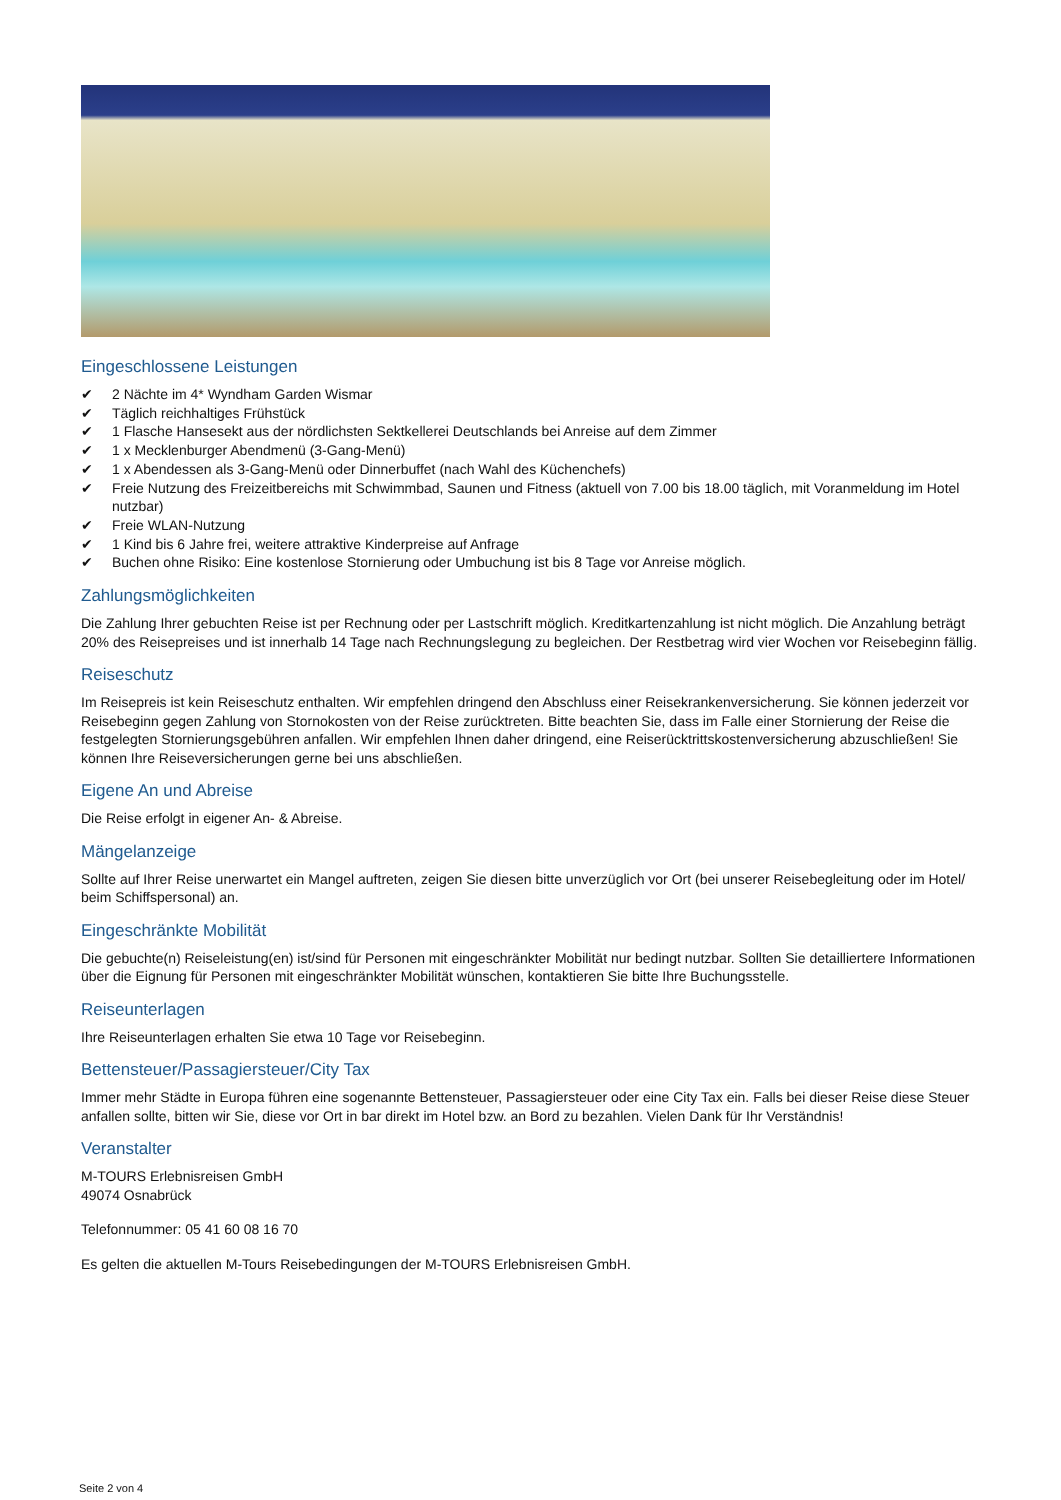Eingeschlossene Leistungen
✔ 2 Nächte im 4* Wyndham Garden Wismar
✔ Täglich reichhaltiges Frühstück
✔ 1 Flasche Hansesekt aus der nördlichsten Sektkellerei Deutschlands bei Anreise auf dem Zimmer
✔ 1 x Mecklenburger Abendmenü (3-Gang-Menü)
✔ 1 x Abendessen als 3-Gang-Menü oder Dinnerbuffet (nach Wahl des Küchenchefs)
✔ Freie Nutzung des Freizeitbereichs mit Schwimmbad, Saunen und Fitness (aktuell von 7.00 bis 18.00 täglich, mit Voranmeldung im Hotel nutzbar)
✔ Freie WLAN-Nutzung
✔ 1 Kind bis 6 Jahre frei, weitere attraktive Kinderpreise auf Anfrage
✔ Buchen ohne Risiko: Eine kostenlose Stornierung oder Umbuchung ist bis 8 Tage vor Anreise möglich.
Zahlungsmöglichkeiten
Die Zahlung Ihrer gebuchten Reise ist per Rechnung oder per Lastschrift möglich. Kreditkartenzahlung ist nicht möglich. Die Anzahlung beträgt 20% des Reisepreises und ist innerhalb 14 Tage nach Rechnungslegung zu begleichen. Der Restbetrag wird vier Wochen vor Reisebeginn fällig.
Reiseschutz
Im Reisepreis ist kein Reiseschutz enthalten. Wir empfehlen dringend den Abschluss einer Reisekrankenversicherung. Sie können jederzeit vor Reisebeginn gegen Zahlung von Stornokosten von der Reise zurücktreten. Bitte beachten Sie, dass im Falle einer Stornierung der Reise die festgelegten Stornierungsgebühren anfallen. Wir empfehlen Ihnen daher dringend, eine Reiserücktrittskostenversicherung abzuschließen! Sie können Ihre Reiseversicherungen gerne bei uns abschließen.
Eigene An und Abreise
Die Reise erfolgt in eigener An- & Abreise.
Mängelanzeige
Sollte auf Ihrer Reise unerwartet ein Mangel auftreten, zeigen Sie diesen bitte unverzüglich vor Ort (bei unserer Reisebegleitung oder im Hotel/ beim Schiffspersonal) an.
Eingeschränkte Mobilität
Die gebuchte(n) Reiseleistung(en) ist/sind für Personen mit eingeschränkter Mobilität nur bedingt nutzbar. Sollten Sie detailliertere Informationen über die Eignung für Personen mit eingeschränkter Mobilität wünschen, kontaktieren Sie bitte Ihre Buchungsstelle.
Reiseunterlagen
Ihre Reiseunterlagen erhalten Sie etwa 10 Tage vor Reisebeginn.
Bettensteuer/Passagiersteuer/City Tax
Immer mehr Städte in Europa führen eine sogenannte Bettensteuer, Passagiersteuer oder eine City Tax ein. Falls bei dieser Reise diese Steuer anfallen sollte, bitten wir Sie, diese vor Ort in bar direkt im Hotel bzw. an Bord zu bezahlen. Vielen Dank für Ihr Verständnis!
Veranstalter
M-TOURS Erlebnisreisen GmbH
49074 Osnabrück
Telefonnummer: 05 41 60 08 16 70
Es gelten die aktuellen M-Tours Reisebedingungen der M-TOURS Erlebnisreisen GmbH.
Seite 2 von 4